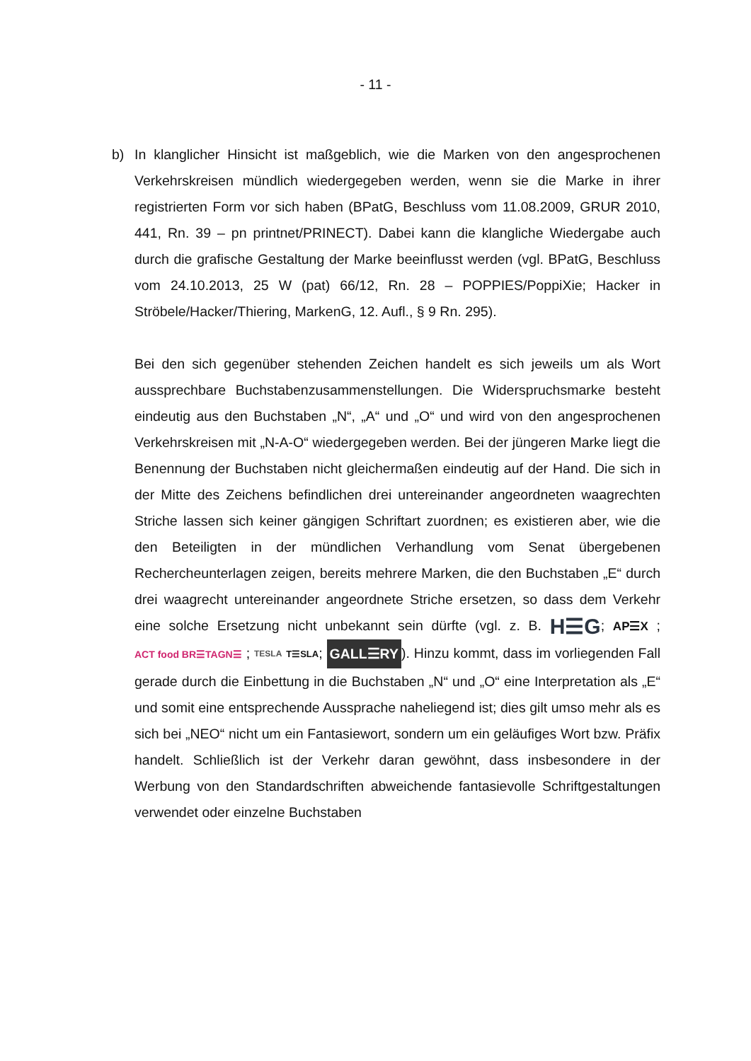- 11 -
b) In klanglicher Hinsicht ist maßgeblich, wie die Marken von den angesprochenen Verkehrskreisen mündlich wiedergegeben werden, wenn sie die Marke in ihrer registrierten Form vor sich haben (BPatG, Beschluss vom 11.08.2009, GRUR 2010, 441, Rn. 39 – pn printnet/PRINECT). Dabei kann die klangliche Wiedergabe auch durch die grafische Gestaltung der Marke beeinflusst werden (vgl. BPatG, Beschluss vom 24.10.2013, 25 W (pat) 66/12, Rn. 28 – POPPIES/PoppiXie; Hacker in Ströbele/Hacker/Thiering, MarkenG, 12. Aufl., § 9 Rn. 295).
Bei den sich gegenüber stehenden Zeichen handelt es sich jeweils um als Wort aussprechbare Buchstabenzusammenstellungen. Die Widerspruchsmarke besteht eindeutig aus den Buchstaben „N“, „A“ und „O“ und wird von den angesprochenen Verkehrskreisen mit „N-A-O“ wiedergegeben werden. Bei der jüngeren Marke liegt die Benennung der Buchstaben nicht gleichermaßen eindeutig auf der Hand. Die sich in der Mitte des Zeichens befindlichen drei untereinander angeordneten waagrechten Striche lassen sich keiner gängigen Schriftart zuordnen; es existieren aber, wie die den Beteiligten in der mündlichen Verhandlung vom Senat übergebenen Rechercheunterlagen zeigen, bereits mehrere Marken, die den Buchstaben „E“ durch drei waagrecht untereinander angeordnete Striche ersetzen, so dass dem Verkehr eine solche Ersetzung nicht unbekannt sein dürfte (vgl. z. B. H☰G; AP☰X ; ACT food BR☰TAGN☰ ; TESLA T☰SLA; GALL☰RY). Hinzu kommt, dass im vorliegenden Fall gerade durch die Einbettung in die Buchstaben „N“ und „O“ eine Interpretation als „E“ und somit eine entsprechende Aussprache naheliegend ist; dies gilt umso mehr als es sich bei „NEO“ nicht um ein Fantasiewort, sondern um ein geläufiges Wort bzw. Präfix handelt. Schließlich ist der Verkehr daran gewöhnt, dass insbesondere in der Werbung von den Standardschriften abweichende fantasievolle Schriftgestaltungen verwendet oder einzelne Buchstaben